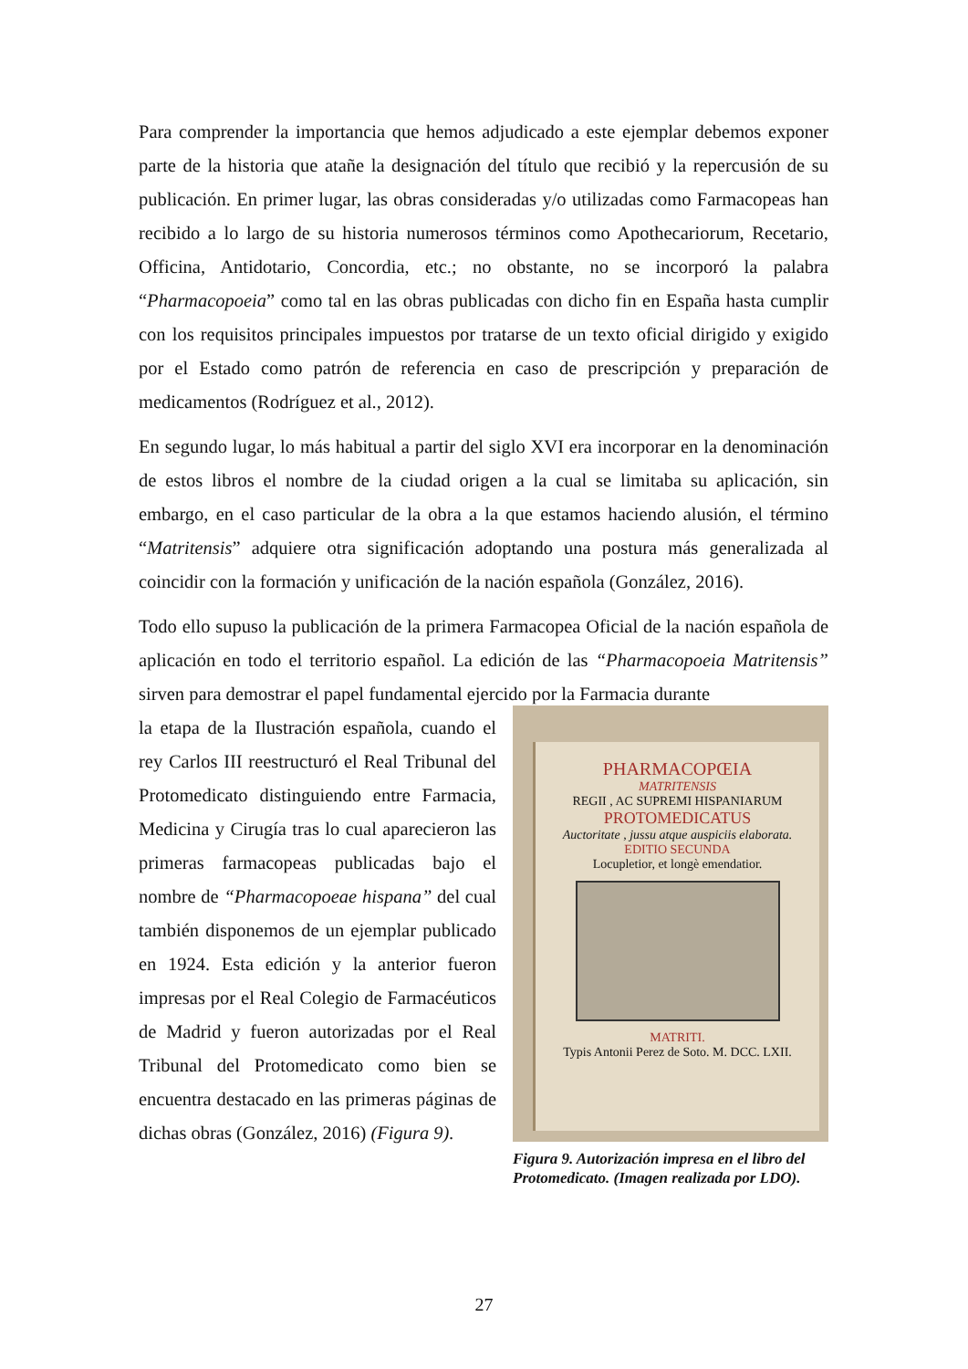Para comprender la importancia que hemos adjudicado a este ejemplar debemos exponer parte de la historia que atañe la designación del título que recibió y la repercusión de su publicación. En primer lugar, las obras consideradas y/o utilizadas como Farmacopeas han recibido a lo largo de su historia numerosos términos como Apothecariorum, Recetario, Officina, Antidotario, Concordia, etc.; no obstante, no se incorporó la palabra “Pharmacopoeia” como tal en las obras publicadas con dicho fin en España hasta cumplir con los requisitos principales impuestos por tratarse de un texto oficial dirigido y exigido por el Estado como patrón de referencia en caso de prescripción y preparación de medicamentos (Rodríguez et al., 2012).
En segundo lugar, lo más habitual a partir del siglo XVI era incorporar en la denominación de estos libros el nombre de la ciudad origen a la cual se limitaba su aplicación, sin embargo, en el caso particular de la obra a la que estamos haciendo alusión, el término “Matritensis” adquiere otra significación adoptando una postura más generalizada al coincidir con la formación y unificación de la nación española (González, 2016).
Todo ello supuso la publicación de la primera Farmacopea Oficial de la nación española de aplicación en todo el territorio español. La edición de las “Pharmacopoeia Matritensis” sirven para demostrar el papel fundamental ejercido por la Farmacia durante
la etapa de la Ilustración española, cuando el rey Carlos III reestructuró el Real Tribunal del Protomedicato distinguiendo entre Farmacia, Medicina y Cirugía tras lo cual aparecieron las primeras farmacopeas publicadas bajo el nombre de “Pharmacopoeae hispana” del cual también disponemos de un ejemplar publicado en 1924. Esta edición y la anterior fueron impresas por el Real Colegio de Farmacéuticos de Madrid y fueron autorizadas por el Real Tribunal del Protomedicato como bien se encuentra destacado en las primeras páginas de dichas obras (González, 2016) (Figura 9).
PHARMACOPŒIA
MATRITENSIS
REGII , AC SUPREMI HISPANIARUM
PROTOMEDICATUS
Auctoritate , jussu atque auspiciis elaborata.
EDITIO SECUNDA
Locupletior, et longè emendatior.
MATRITI.
Typis Antonii Perez de Soto. M. DCC. LXII.
Figura 9. Autorización impresa en el libro del Protomedicato. (Imagen realizada por LDO).
27